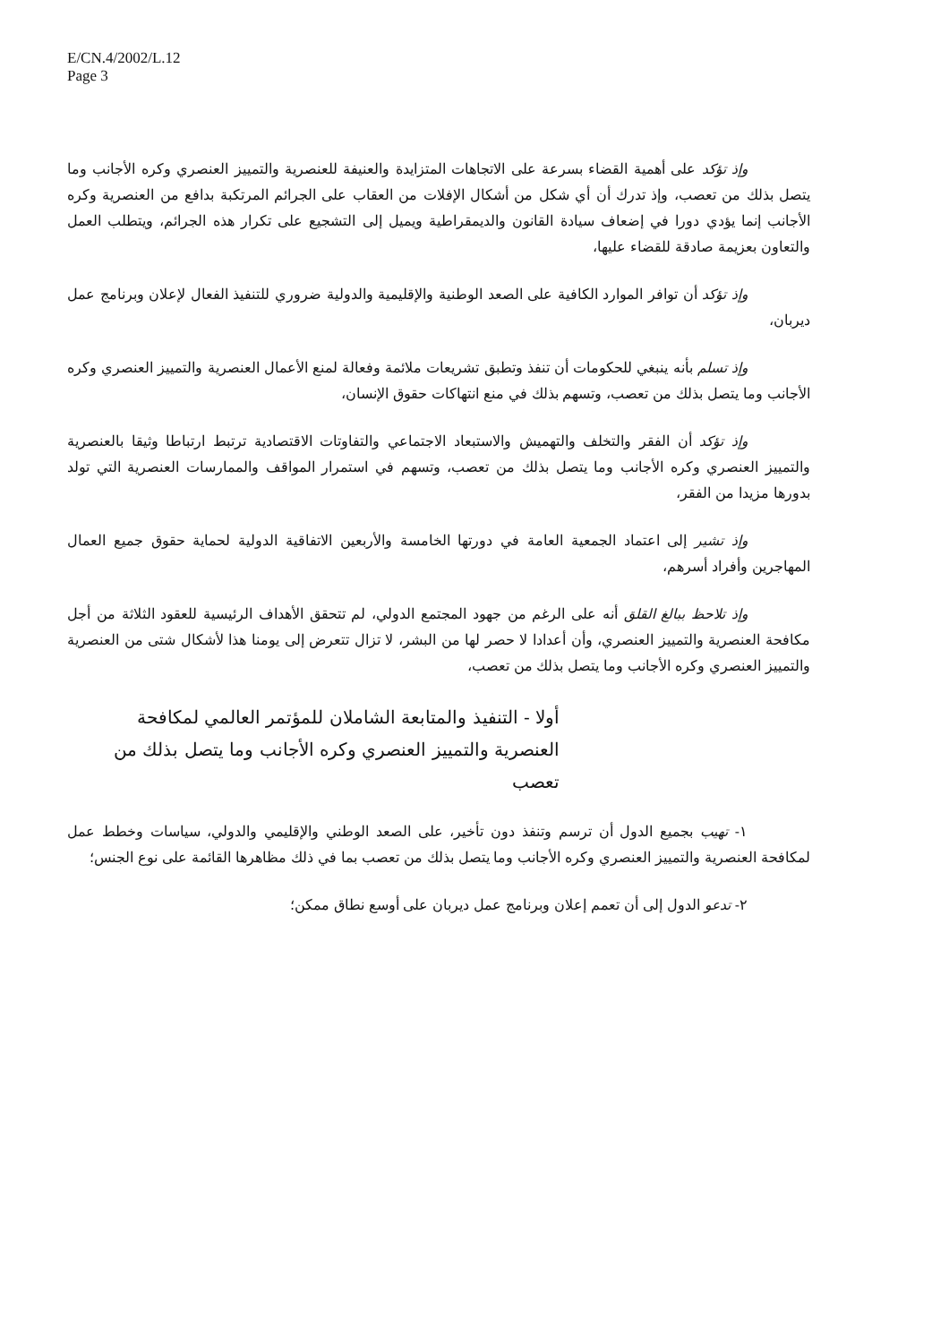E/CN.4/2002/L.12
Page 3
وإذ تؤكد على أهمية القضاء بسرعة على الاتجاهات المتزايدة والعنيفة للعنصرية والتمييز العنصري وكره الأجانب وما يتصل بذلك من تعصب، وإذ تدرك أن أي شكل من أشكال الإفلات من العقاب على الجرائم المرتكبة بدافع من العنصرية وكره الأجانب إنما يؤدي دورا في إضعاف سيادة القانون والديمقراطية ويميل إلى التشجيع على تكرار هذه الجرائم، ويتطلب العمل والتعاون بعزيمة صادقة للقضاء عليها،
وإذ تؤكد أن توافر الموارد الكافية على الصعد الوطنية والإقليمية والدولية ضروري للتنفيذ الفعال لإعلان وبرنامج عمل ديربان،
وإذ تسلم بأنه ينبغي للحكومات أن تنفذ وتطبق تشريعات ملائمة وفعالة لمنع الأعمال العنصرية والتمييز العنصري وكره الأجانب وما يتصل بذلك من تعصب، وتسهم بذلك في منع انتهاكات حقوق الإنسان،
وإذ تؤكد أن الفقر والتخلف والتهميش والاستبعاد الاجتماعي والتفاوتات الاقتصادية ترتبط ارتباطا وثيقا بالعنصرية والتمييز العنصري وكره الأجانب وما يتصل بذلك من تعصب، وتسهم في استمرار المواقف والممارسات العنصرية التي تولد بدورها مزيدا من الفقر،
وإذ تشير إلى اعتماد الجمعية العامة في دورتها الخامسة والأربعين الاتفاقية الدولية لحماية حقوق جميع العمال المهاجرين وأفراد أسرهم،
وإذ تلاحظ ببالغ القلق أنه على الرغم من جهود المجتمع الدولي، لم تتحقق الأهداف الرئيسية للعقود الثلاثة من أجل مكافحة العنصرية والتمييز العنصري، وأن أعدادا لا حصر لها من البشر، لا تزال تتعرض إلى يومنا هذا لأشكال شتى من العنصرية والتمييز العنصري وكره الأجانب وما يتصل بذلك من تعصب،
أولا - التنفيذ والمتابعة الشاملان للمؤتمر العالمي لمكافحة العنصرية والتمييز العنصري وكره الأجانب وما يتصل بذلك من تعصب
١- تهيب بجميع الدول أن ترسم وتنفذ دون تأخير، على الصعد الوطني والإقليمي والدولي، سياسات وخطط عمل لمكافحة العنصرية والتمييز العنصري وكره الأجانب وما يتصل بذلك من تعصب بما في ذلك مظاهرها القائمة على نوع الجنس؛
٢- تدعو الدول إلى أن تعمم إعلان وبرنامج عمل ديربان على أوسع نطاق ممكن؛